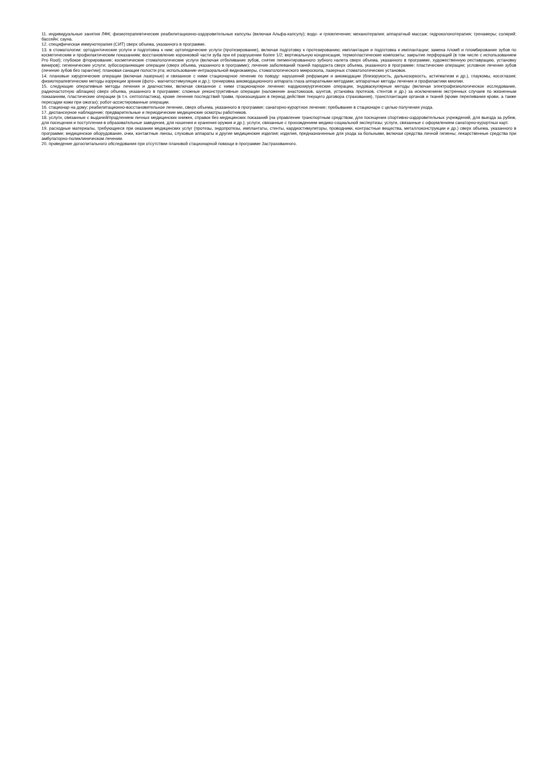11. индивидуальные занятия ЛФК; физиотерапевтические реабилитационно-оздоровительные капсулы (включая Альфа-капсулу); водо- и грязелечение; механотерапия; аппаратный массаж; гидроколонотерапия; тренажеры; солярий; бассейн; сауна.
12. специфическая иммунотерапия (СИТ) сверх объема, указанного в программе.
13. в стоматологии: ортодонтические услуги и подготовка к ним; ортопедические услуги (протезирование), включая подготовку к протезированию; имплантация и подготовка к имплантации; замена пломб и пломбирование зубов по косметическим и профилактическим показаниям; восстановление коронковой части зуба при её разрушении более 1/2; вертикальную конденсация, термопластические композиты; закрытие перфораций (в том числе с использованием Pro Root); глубокое фторирование; косметические стоматологические услуги (включая отбеливание зубов, снятие пигментированного зубного налета сверх объема, указанного в программе, художественную реставрацию, установку виниров); гигиенические услуги; зубосохраняющие операции (сверх объема, указанного в программе); лечение заболеваний тканей пародонта сверх объема, указанного в программе; пластические операции; условное лечение зубов (лечение зубов без гарантии); плановая санация полости рта; использование интраоральной видеокамеры, стоматологического микроскопа, лазерных стоматологических установок.
14. плановые хирургические операции (включая лазерные) и связанное с ними стационарное лечение по поводу: нарушений рефракции и аккомодации (близорукость, дальнозоркость, астигматизм и др.), глаукомы, косоглазия; физиотерапевтические методы коррекции зрения (фото-, магнитостимуляция и др.); тренировка аккомодационного аппарата глаза аппаратными методами; аппаратные методы лечения и профилактики миопии.
15. следующие оперативные методы лечения и диагностики, включая связанное с ними стационарное лечение: кардиохирургические операции, эндоваскулярные методы (включая электрофизиологическое исследование, радиочастотную аблацию) сверх объема, указанного в программе; сложные реконструктивные операции (наложение анастомозов, шунтов, установка протезов, стентов и др.) за исключением экстренных случаев по жизненным показаниям, пластические операции (в т.ч. септопластика), кроме лечения последствий травм, произошедших в период действия текущего договора страхования), трансплантация органов и тканей (кроме переливания крови, а также пересадки кожи при ожогах); робот-ассистированные операции.
16. стационар на дому; реабилитационно-восстановительное лечение, сверх объема, указанного в программе; санаторно-курортное лечение; пребывание в стационаре с целью получения ухода.
17. диспансерное наблюдение; предварительные и периодические медицинские осмотры работников.
18. услуги, связанные с выдачей/продлением личных медицинских книжек, справок без медицинских показаний (на управление транспортным средством, для посещения спортивно-оздоровительных учреждений, для выезда за рубеж, для посещения и поступления в образовательные заведения, для ношения и хранения оружия и др.); услуги, связанные с прохождением медико-социальной экспертизы; услуги, связанные с оформлением санаторно-курортных карт.
19. расходные материалы, требующиеся при оказании медицинских услуг (протезы, эндопротезы, имплантаты, стенты, кардиостимуляторы, проводники, контрастные вещества, металлоконструкции и др.) сверх объема, указанного в программе; медицинское оборудование, очки, контактные линзы, слуховые аппараты и другие медицинские изделия; изделия, предназначенные для ухода за больными, включая средства личной гигиены; лекарственные средства при амбулаторно-поликлиническом лечении.
20. проведение догоспитального обследования при отсутствии плановой стационарной помощи в программе Застрахованного.